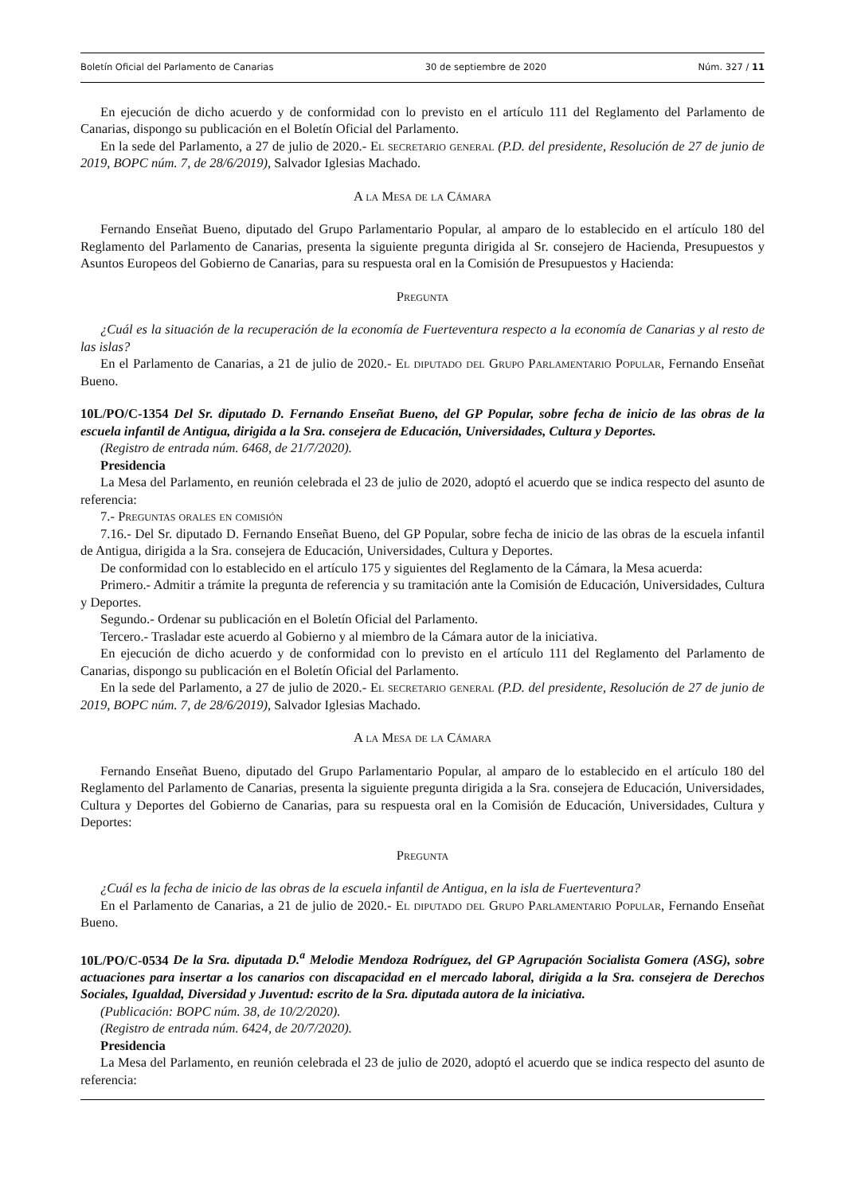Boletín Oficial del Parlamento de Canarias 30 de septiembre de 2020 Núm. 327 / 11
En ejecución de dicho acuerdo y de conformidad con lo previsto en el artículo 111 del Reglamento del Parlamento de Canarias, dispongo su publicación en el Boletín Oficial del Parlamento.
En la sede del Parlamento, a 27 de julio de 2020.- El secretario general (P.D. del presidente, Resolución de 27 de junio de 2019, BOPC núm. 7, de 28/6/2019), Salvador Iglesias Machado.
A la Mesa de la Cámara
Fernando Enseñat Bueno, diputado del Grupo Parlamentario Popular, al amparo de lo establecido en el artículo 180 del Reglamento del Parlamento de Canarias, presenta la siguiente pregunta dirigida al Sr. consejero de Hacienda, Presupuestos y Asuntos Europeos del Gobierno de Canarias, para su respuesta oral en la Comisión de Presupuestos y Hacienda:
Pregunta
¿Cuál es la situación de la recuperación de la economía de Fuerteventura respecto a la economía de Canarias y al resto de las islas?
En el Parlamento de Canarias, a 21 de julio de 2020.- El diputado del Grupo Parlamentario Popular, Fernando Enseñat Bueno.
10L/PO/C-1354 Del Sr. diputado D. Fernando Enseñat Bueno, del GP Popular, sobre fecha de inicio de las obras de la escuela infantil de Antigua, dirigida a la Sra. consejera de Educación, Universidades, Cultura y Deportes.
(Registro de entrada núm. 6468, de 21/7/2020).
Presidencia
La Mesa del Parlamento, en reunión celebrada el 23 de julio de 2020, adoptó el acuerdo que se indica respecto del asunto de referencia:
7.- Preguntas orales en comisión
7.16.- Del Sr. diputado D. Fernando Enseñat Bueno, del GP Popular, sobre fecha de inicio de las obras de la escuela infantil de Antigua, dirigida a la Sra. consejera de Educación, Universidades, Cultura y Deportes.
De conformidad con lo establecido en el artículo 175 y siguientes del Reglamento de la Cámara, la Mesa acuerda:
Primero.- Admitir a trámite la pregunta de referencia y su tramitación ante la Comisión de Educación, Universidades, Cultura y Deportes.
Segundo.- Ordenar su publicación en el Boletín Oficial del Parlamento.
Tercero.- Trasladar este acuerdo al Gobierno y al miembro de la Cámara autor de la iniciativa.
En ejecución de dicho acuerdo y de conformidad con lo previsto en el artículo 111 del Reglamento del Parlamento de Canarias, dispongo su publicación en el Boletín Oficial del Parlamento.
En la sede del Parlamento, a 27 de julio de 2020.- El secretario general (P.D. del presidente, Resolución de 27 de junio de 2019, BOPC núm. 7, de 28/6/2019), Salvador Iglesias Machado.
A la Mesa de la Cámara
Fernando Enseñat Bueno, diputado del Grupo Parlamentario Popular, al amparo de lo establecido en el artículo 180 del Reglamento del Parlamento de Canarias, presenta la siguiente pregunta dirigida a la Sra. consejera de Educación, Universidades, Cultura y Deportes del Gobierno de Canarias, para su respuesta oral en la Comisión de Educación, Universidades, Cultura y Deportes:
Pregunta
¿Cuál es la fecha de inicio de las obras de la escuela infantil de Antigua, en la isla de Fuerteventura?
En el Parlamento de Canarias, a 21 de julio de 2020.- El diputado del Grupo Parlamentario Popular, Fernando Enseñat Bueno.
10L/PO/C-0534 De la Sra. diputada D.<sup>a</sup> Melodie Mendoza Rodríguez, del GP Agrupación Socialista Gomera (ASG), sobre actuaciones para insertar a los canarios con discapacidad en el mercado laboral, dirigida a la Sra. consejera de Derechos Sociales, Igualdad, Diversidad y Juventud: escrito de la Sra. diputada autora de la iniciativa.
(Publicación: BOPC núm. 38, de 10/2/2020).
(Registro de entrada núm. 6424, de 20/7/2020).
Presidencia
La Mesa del Parlamento, en reunión celebrada el 23 de julio de 2020, adoptó el acuerdo que se indica respecto del asunto de referencia: